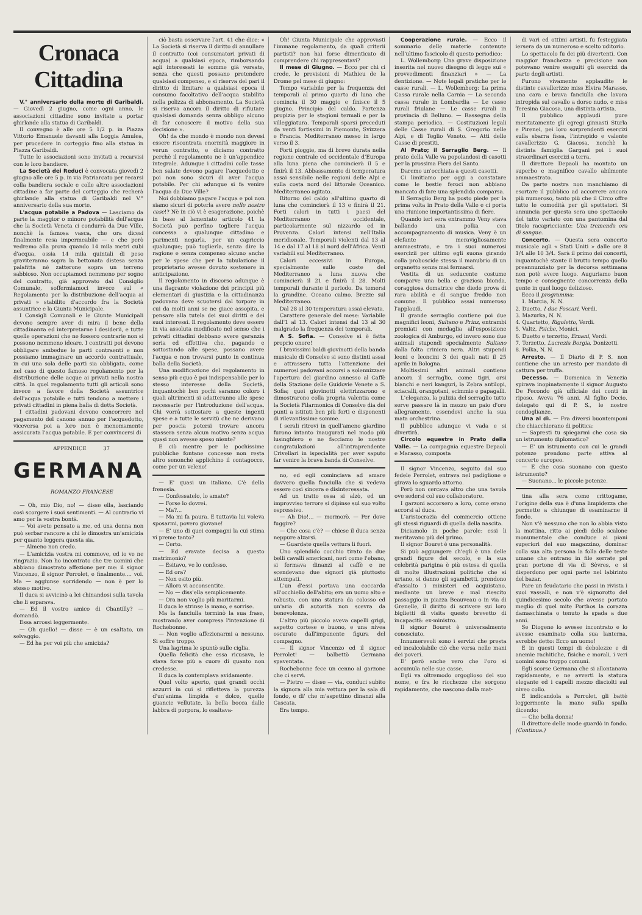Cronaca Cittadina
V.° anniversario della morte di Garibaldi. — Giovedì 2 giugno, come ogni anno, le associazioni cittadine sono invitate a portar ghirlande alla statua di Garibaldi.
Il convegno è alle ore 5 1/2 p. in Piazza Vittorio Emanuele davanti alla Loggia Amulea, per procedere in corteggio fino alla statua in Piazza Garibaldi.
Tutte le associazioni sono invitati a recarvisi con le loro bandiere.
La Società dei Reduci è convocata giovedì 2 giugno alle ore 5 p. in via Patriarcato per recarsi colla bandiera sociale e colle altre associazioni cittadine a far parte del corteggio che recherà ghirlande alla statua di Garibaldi nel V.° anniversario della sua morte.
L'acqua potabile a Padova — Lasciamo da parte la maggior o minore potabilità dell'acqua che la Società Veneta ci condurrà da Due Ville, nonchè la famosa vasca, che ora dicesi finalmente resa impermeabile — e che però vedremo alla prova quando 14 mila metri cubi d'acqua, ossia 14 mila quintali di peso graviteranno sopra la bettonata distesa senza palafitta nè zatterone sopra un terreno sabbioso. Non occupiamoci nemmeno per sogno del contratto, già approvato dal Consiglio Comunale, soffermiamoci invece sul « Regolamento per la distribuzione dell'acqua ai privati » stabilito d'accordo fra la Società assuntrice e la Giunta Municipale.
I Consigli Comunali e le Giunte Municipali devono sempre aver di mira il bene della cittadinanza ed interpretarne i desiderii, e tutte quelle operazioni che ne fossero contrarie non si possono nemmeno ideare. I contratti poi devono obbligare ambedue le parti contraenti e non possiamo immaginare un accordo contrattuale, in cui una sola delle parti sia obbligata, come nel caso di questo famoso regolamento per la distribuzione delle acque ai privati nella nostra città. In quel regolamento tutti gli articoli sono invece a favore della Società assuntrice dell'acqua potabile e tutti tendono a mettere i privati cittadini in piena balìa di detta Società.
I cittadini padovani devono concorrere nel pagamento del canone annuo per l'acquedotto, viceversa poi a loro non è menomamente assicurata l'acqua potabile. E per convincersi di
APPENDICE 37
GERMANA
ROMANZO FRANCESE
— Oh, mio Dio, no! — disse ella, lasciando così scorgere i suoi sentimenti. — Al contrario vi amo per la vostra bontà.
— Voi avete pensato a me, ed una donna non può serbar rancore a chi le dimostra un'amicizia per quanto leggera questa sia.
— Almeno non credo.
— L'amicizia vostra mi commove, ed io ve ne ringrazio. Non ho incontrato che tre uomini che abbiano dimostrato affezione per me: il signor Vincenzo, il signor Perrolet, e finalmente.... voi. Ma — aggiunse sorridendo — non è per lo stesso motivo.
Il duca si avvicinò a lei chinandosi sulla tavola che li separava.
— Ed il vostro amico di Chantilly? — domandò.
Essa arrossì leggermente.
— Oh quello! — disse — è un esaltato, un selvaggio.
— Ed ha per voi più che amicizia?
ciò basta osservare l'art. 41 che dice: « La Società si riserva il diritto di annullare il contratto (coi consumatori privati di acqua) a qualsiasi epoca, rimborsando agli interessati le somme già versate, senza che questi possano pretendere qualsiasi compenso, e si riserva del pari il diritto di limitare a qualsiasi epoca il consumo facoltativo dell'acqua stabilito nella polizza di abbonamento. La Società si riserva ancora il diritto di rifiutare qualsiasi domanda senza obbligo alcuno di far conoscere il motivo della sua decisione ».
Oh! da che mondo è mondo non devesi essere riscontrata enormità maggiore in verun contratto, e diciamo contratto perchè il regolamento ne è un'appendice integrale. Adunque i cittadini colle tasse ben salate devono pagare l'acquedotto e poi non sono sicuri di aver l'acqua potabile. Per chi adunque si fa venire l'acqua da Due Ville?
Noi dobbiamo pagare l'acqua e poi non siamo sicuri di poterla avere nelle nostre case!? Nè in ciò vi è esagerazione, poichè in base al lamentato articolo 41 la Società può perfino togliere l'acqua concessa a qualunque cittadino e parimenti negarla, per un capriccio qualunque; può toglierla, senza dire la ragione e senza compenso alcuno anche per le spese che per la tubulazione il proprietario avesse dovuto sostenere in anticipazione.
Il regolamento in discorso adunque è una flagrante violazione dei principii più elementari di giustizia e la cittadinanza padovana deve scuotersi dal torpore in cui da molti anni se ne giace assopita, e pensare alla tutela dei suoi diritti e dei suoi interessi. Il regolamento deve essere in via assoluta modificato nel senso che i privati cittadini debbano avere garanzia seria ed effettiva che, pagando e sottostando alle spese, possano avere l'acqua e non trovarsi punto in continua balìa della Società.
Una modificazione del regolamento in senso più equo è poi indispensabile per lo stesso interesse della Società, inquantochè ben pochi saranno coloro i quali altrimenti si adatteranno alle spese necessarie per l'introduzione dell'acqua. Chi vorrà sottostare a queste ingenti spese e a tutte le servitù che ne derivano per poscia potersi trovare ancora stassera senza alcun motivo senza acqua quasi non avesse speso niente?
E ciò mentre per le pochissime pubbliche fontane concesse non resta altro senonchè applichino il contagocce, come per un veleno!
— E' quasi un italiano. C'è della frenesia.
— Confessatelo, lo amate?
— Forse lo dovrei.
— Ma?...
— Ma mi fa paura. E tuttavia lui voleva sposarmi, povero giovane!
— E' uno di quei compagni la cui stima vi preme tanto?
— Certo.
— Ed eravate decisa a questo matrimonio?
— Esitavo, ve lo confesso.
— Ed ora?
— Non esito più.
— Allora vi acconsentite.
— No — diss'ella semplicemente.
— Ora non voglio più maritarmi.
Il duca le strinse la mano, e sorrise.
Ma la fanciulla terminò la sua frase, mostrando aver compresa l'intenzione di Rochebonne.
— Non voglio affezionarmi a nessuno. Si soffre troppo.
Una lagrima le spuntò sulle ciglia.
Quella felicità che essa ricusava, le stava forse più a cuore di quanto non credesse.
Il duca la contemplava avidamente.
Quel volto aperto, quei grandi occhi azzurri in cui si rifletteva la purezza d'un'anima limpida e dolce, quelle guancie vellutate, la bella bocca dalle labbra di porpora, lo esaltava-
Oh! Giunta Municipale che approvasti l'immane regolamento, da quali criterii partisti? non hai forse dimenticato di comprendere chi rappresentavi?
Il mese di Giugno. — Ecco per chi ci crede, le previsioni di Mathieu de la Drome pel mese di giugno:
Tempo variabile per la frequenza dei temporali al primo quarto di luna che comincia il 30 maggio e finisce il 5 giugno. Principio del caldo. Partenza propizia per le stagioni termali e per la villeggiatura. Temporali sparsi preceduti da venti fortissimi in Piemonte, Svizzera e Francia. Mediterraneo messo in largo verso il 3.
Forti pioggie, ma di breve durata nella regione centrale ed occidentale d'Europa alla luna piena che comincierà il 5 e finirà il 13. Abbassamento di temperatura assai sensibile nelle regioni delle Alpi e sulla costa nord del littorale Oceanico. Mediterraneo agitato.
Ritorno del caldo all'ultimo quarto di luna che comincierà il 13 e finirà il 21. Forti calori in tutti i paesi del Mediterraneo occidentale, particolarmente sul nizzardo ed in Provenza. Calori intensi nell'Italia meridionale. Temporali violenti dal 13 al 14 e dal 17 al 18 al nord dell'Africa. Venti variabili sul Mediterraneo.
Calori eccessivi in Europa, specialmente sulle coste del Mediterraneo a luna nuova che comincierà il 21 e finirà il 28. Molti temporali durante il periodo. Da temersi la grandine. Oceano calmo. Brezze sul Mediterraneo.
Dal 28 al 30 temperatura assai elevata.
Carattere generale del mese: Variabile dall'1 al 13. Calori intensi dal 13 al 30 malgrado la frequenza dei temporali.
A S. Sofia. — Conselve si è fatta proprio onore!
I bravissimi baldi giovinotti della banda musicale di Conselve si sono distinti assai e attrassero tutta l'attenzione dei numerosi padovani accorsi a solennizzare l'apertura del giardino annesso al Caffè della Stazione delle Guidovie Venete a S. Sofia; quei giovinotti elettrizzarono e dimostrarono colla propria valentia come la Società Filarmonica di Conselve dia dei punti a istituti ben più forti e disponenti di rilevantissime somme.
I serali ritrovi in quell'ameno giardino furono intanto inaugurati nel modo più lusinghiero e ne facciamo le nostre congratulazioni all'intraprendente Crivellari in ispecialità per aver saputo far venire la brava banda di Conselve.
no, ed egli cominciava ad amare davvero quella fanciulla che si vedeva essere così sincera e disinteressata.
Ad un tratto essa si alzò, ed un improvviso terrore si dipinse sul suo volto espressivo.
— Ah Dio!... — mormorò. — Per dove fuggire?
— Che cosa c'è? — chiese il duca senza neppure alzarsi.
— Guardate quella vettura lì fuori.
Uno splendido cocchio tirato da due belli cavalli americani, neri come l'ebano, si fermava dinanzi al caffè e ne scendevano due signori già piuttosto attempati.
L'un d'essi portava una coccarda all'occhiello dell'abito; era un uomo alto e robusto, con una statura da colosso ed un'aria di autorità non scevra da benevolenza.
L'altro più piccolo aveva capelli grigi, aspetto cortese e buono, e una nivea oscurato dall'imponente figura del compagno.
— Il signor Vincenzo ed il signor Perrolet! — balbettò Germana spaventata.
Rochebonne fece un cenno al garzone che ci servì.
— Pietro — disse — via, conduci subito la signora alla mia vettura per la sala di fondo, e di' che m'aspettino dinanzi alla Cascata.
Era tempo.
Cooperazione rurale. — Ecco il sommario delle materie contenute nell'ultimo fascicolo di questo periodico:
L. Wollemborg: Una grave disposizione inserita nel nuovo disegno di legge sui « provvedimenti finanziari » — La dentizione. — Note legali pratiche per le casse rurali. — L. Wollemborg: La prima Cassa rurale nella Carnia — La seconda cassa rurale in Lombardia — Le casse rurali friulane — Le casse rurali in provincia di Belluno. — Rassegna della stampa periodica. — Costituzioni legali delle Casse rurali di S. Gregorio nelle Alpi, e di Teglio Veneto. — Atti delle Casse di prestiti.
Al Prato; il Serraglio Berg. — Il prato della Valle va popolandosi di casotti per la prossima Fiera del Santo.
Daremo un'occhiata a questi casotti.
Ci limitiamo per oggi a constatare come le bestie feroci non abbiano mancato di fare una splendida comparsa.
Il Serraglio Berg ha posto piede per la prima volta in Prato della Valle e ci porta una riunione importantissima di fiere.
Quando ieri sera entrammo Veny stava ballando una polka con accompagnamento di musica. Veny è un elefante meravigliosamente ammaestrato, e tra i suoi numerosi esercizii per ultimo egli suona girando colla proboscide stessa il manubrio di un organetto senza mai fermarsi.
Vestita di un seducente costume comparve una bella e graziosa bionda, coraggiosa domatrice che diede prova di rara abilità e di sangue freddo non comune. Il pubblico assai numeroso l'applaudì.
Il grande serraglio contiene poi due magnifici leoni, Sultano e Prinz, entrambi premiati con medaglia all'esposizione zoologica di Amburgo, ed invero sono due animali stupendi specialmente Sultano dalla folta criniera nera. Altri stupendi leoni e leoncini 3 dei quali nati il 25 aprile in Bologna.
Moltissimi altri animali contiene ancora il serraglio, come tigri, orsi bianchi e neri kanguri, la Zebra antilopi, sciacalli, orangotani, scimmie e papagalli.
L'eleganza, la pulizia del serraglio tutto serve passare là in mezzo un paio d'ore allegramente, essendovi anche la sua mata orchestrina.
Il pubblico adunque vi vada e si divertirà.
Circolo equestre in Prato della Valle. — La compagnia equestre Depaoli e Marasso, composta
Il signor Vincenzo, seguito dal suo fedele Perrolet, entrava nel padiglione e girava lo sguardo attorno.
Però non cercava altro che una tavola ove sedersi col suo collaboratore.
I garzoni accorsero a loro, come erano accorsi al duca.
L'aristocrazia del commercio ottiene gli stessi riguardi di quella della nascita.
Diciamolo in poche parole: essi li meritavano più del primo.
Il signor Bouret è una personalità.
Si può aggiungere ch'egli è una delle grandi figure del secolo, e la sua celebrità parigina è più estesa di quella di molte illustrazioni politiche che si urtano, si danno gli sgambetti, prendono d'assalto i ministeri ed acquistano, mediante un breve e mal riescito passaggio in piazza Beauveau o in via di Grenelle, il diritto di scrivere sui loro biglietti di visita questo brevetto di incapacità: ex-ministro.
Il signor Bouret è universalmente conosciuto.
Innumerevoli sono i servizi che presta ed incalcolabile ciò che versa nelle mani dei poveri.
E' però anche vero che l'oro si accumula nelle sue casse.
Egli va oltremodo orgoglioso del suo nome, e fra le ricchezze che sorgono rapidamente, che nascono dalla mat-
di vari ed ottimi artisti, fu festeggiata iersera da un numeroso e scelto uditorio.
Lo spettacolo fu dei più divertenti. Con maggior franchezza e precisione non potevano venire eseguiti gli esercizi da parte degli artisti.
Furono vivamente applaudite le distinte cavallerizze miss Elvira Marasso, una cara e brava fanciulla che lavora intrepida sul cavallo a dorso nudo, e miss Teresina Giacosa, una distinta artista.
Il pubblico applaudì pure meritatamente gli egregi ginnasti Sturla e Pirenei, pei loro sorprendenti esercizi sulla sbarra fissa, l'intrepido e valente cavallerizzo G. Giacosa, nonchè la distinta famiglia Gargani pei i suoi straordinari esercizi a terra.
Il direttore Depaoli ha montato un superbo e magnifico cavallo abilmente ammaestrato.
Da parte nostra non manchiamo di esortare il pubblico ad accorrere ancora più numeroso, tanto più che il Circo offre tutte le comodità per gli spettatori. Si annuncia per questa sera uno spettacolo del tutto variato con una pantomina dal titolo racapricciante: Una tremenda ora di sangue.
Concerto. — Questa sera concerto musicale agli « Stati Uniti » dalle ore 8 1/4 alle 10 3/4. Sarà il primo dei concerti, inquantochè stante il brutto tempo quello preannunziato per la decorsa settimana non potè avere luogo. Auguriamo buon tempo e consegnente concorrenza della gente in quel luogo delizioso.
Ecco il programma:
1. Marcia, N. N.
2. Duetto, I due Foscari, Verdi.
3. Mazurka, N. N.
4. Quartetto, Rigoletto, Verdi.
5. Valtz, Psiche, Monici.
6. Duetto e terzetto, Ernani, Verdi.
7. Terzetto, Lucrezia Borgia, Donizetti.
8. Polka, N. N.
Arresto. — Il Diario di P. S. non contiene che un arresto per mandato di cattura per truffa.
Decesso. — Domenica in Venezia spirava inopinatamente il signor Augusto De Fecondo già ufficiale dei conti in riposo. Aveva 76 anni. Al figlio Decio, delegato qui di P. S., le nostre condoglianze.
Una al dì. — Fra diversi buontemponi che chiacchierano di politica:
— Sapresti tu spiegarmi che cosa sia un istrumento diplomatico?
— E' un istrumento con cui le grandi potenze prendono parte attiva al concerto europeo.
— E che cosa suonano con questo istrumento?
— Suonano... le piccole potenze.
tina alla sera come crittogame, l'origine della sua è d'una limpidezza che permette a chiunque di esaminarne il fondo.
Non v'è nessuno che non lo abbia visto la mattina, ritto ai piedi dello scalone monumentale che conduce ai piani superiori del suo magazzino, dominar colla sua alta persona la folla delle teste umane che entrano in file serrate pel gran portone di via di Sèvres, e si disperdono per ogni parte nel labirinto del bazar.
Pare un feudatario che passi in rivista i suoi vassalli, e non v'è signorotto del quindicesimo secolo che avesse portato meglio di quel mite Porthos la corazza damaschinata o tenuto la spada a due anni.
Se Diogene lo avesse incontrato e lo avesse esaminato colla sua lanterna, avrebbe detto: Ecco un uomo!
E in questi tempi di debolezze e di anemie rachitiche, fisiche e morali, i veri uomini sono troppo comuni.
Egli scorse Germana che si allontanava rapidamente, e ne avvertì la statura elegante ed i capelli mezzo disciolti sul niveo collo.
E indicandola a Perrolet, gli battè leggermente la mano sulla spalla dicendo:
— Che bella donna!
Il direttore delle mode guardò in fondo. (Continua.)